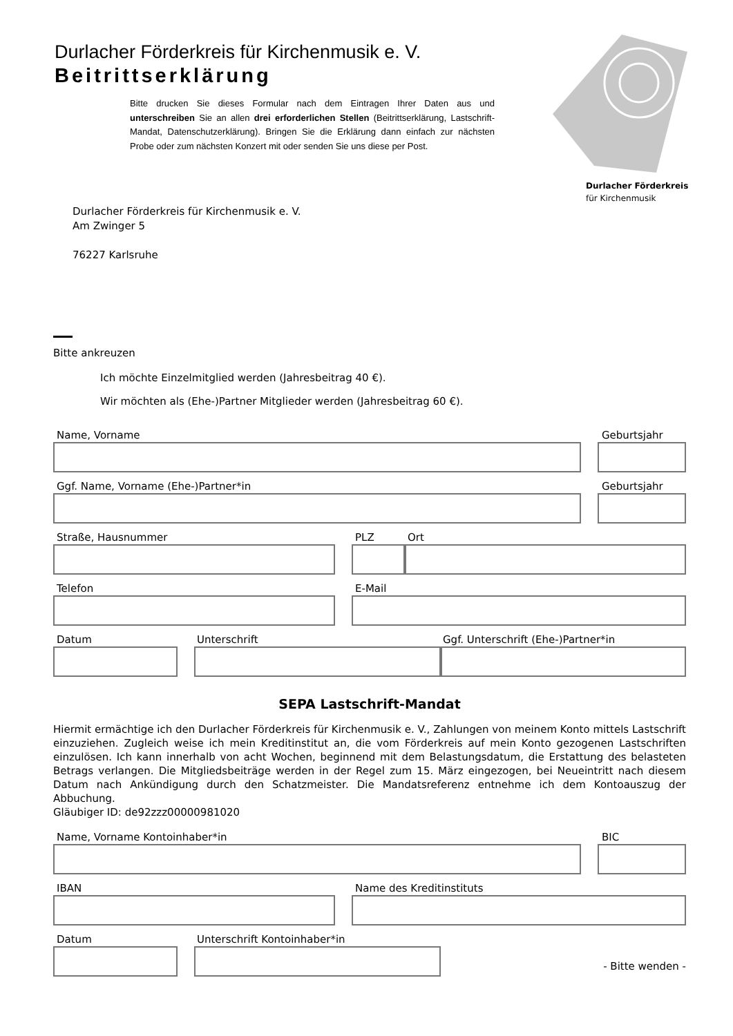Durlacher Förderkreis für Kirchenmusik e. V.
Beitrittserklärung
Bitte drucken Sie dieses Formular nach dem Eintragen Ihrer Daten aus und unterschreiben Sie an allen drei erforderlichen Stellen (Beitrittserklärung, Lastschrift-Mandat, Datenschutzerklärung). Bringen Sie die Erklärung dann einfach zur nächsten Probe oder zum nächsten Konzert mit oder senden Sie uns diese per Post.
Durlacher Förderkreis
für Kirchenmusik
Durlacher Förderkreis für Kirchenmusik e. V.
Am Zwinger 5
76227 Karlsruhe
Bitte ankreuzen
Ich möchte Einzelmitglied werden (Jahresbeitrag 40 €).
Wir möchten als (Ehe-)Partner Mitglieder werden (Jahresbeitrag 60 €).
Name, Vorname Geburtsjahr
Ggf. Name, Vorname (Ehe-)Partner*in Geburtsjahr
Straße, Hausnummer PLZ Ort
Telefon E-Mail
Datum Unterschrift Ggf. Unterschrift (Ehe-)Partner*in
SEPA Lastschrift-Mandat
Hiermit ermächtige ich den Durlacher Förderkreis für Kirchenmusik e. V., Zahlungen von meinem Konto mittels Lastschrift einzuziehen. Zugleich weise ich mein Kreditinstitut an, die vom Förderkreis auf mein Konto gezogenen Lastschriften einzulösen. Ich kann innerhalb von acht Wochen, beginnend mit dem Belastungsdatum, die Erstattung des belasteten Betrags verlangen. Die Mitgliedsbeiträge werden in der Regel zum 15. März eingezogen, bei Neueintritt nach diesem Datum nach Ankündigung durch den Schatzmeister. Die Mandatsreferenz entnehme ich dem Kontoauszug der Abbuchung.
Gläubiger ID: de92zzz00000981020
Name, Vorname Kontoinhaber*in BIC
IBAN Name des Kreditinstituts
Datum Unterschrift Kontoinhaber*in
- Bitte wenden -